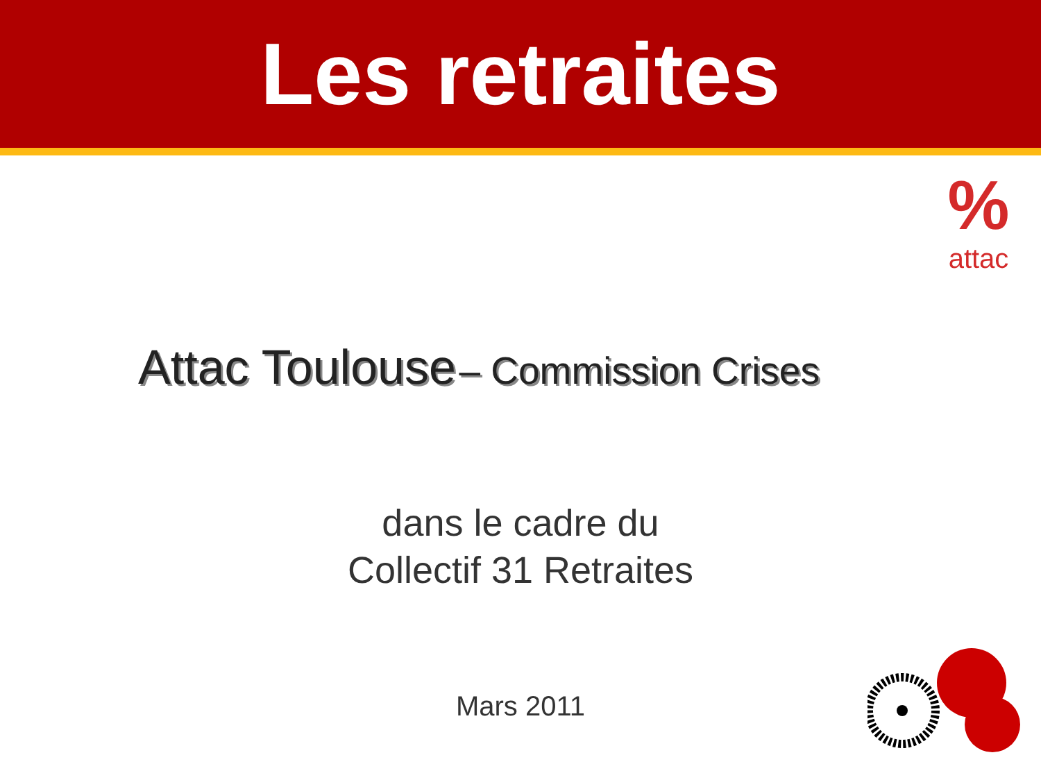Les retraites
%
attac
Attac Toulouse – Commission Crises
dans le cadre du
Collectif 31 Retraites
Mars 2011